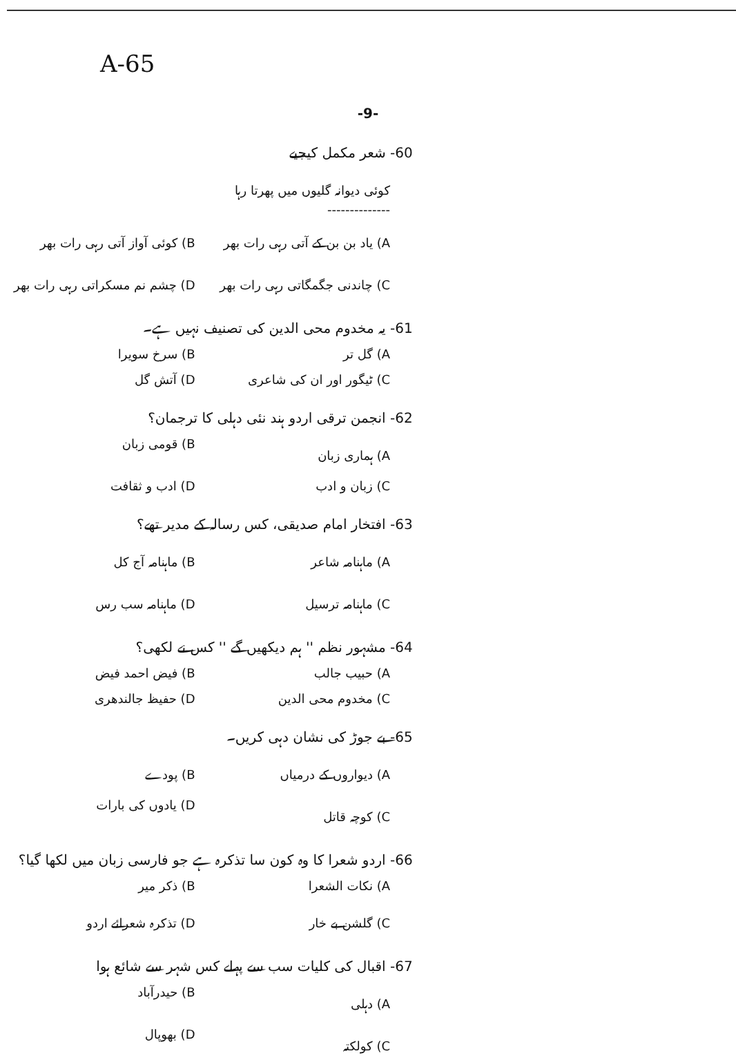A-65
-9-
-60 شعر مکمل کیجیے
کوئی دیوانہ گلیوں میں پھرتا رہا
--------------
A) یاد بن بن کے آتی رہی رات بھر B) کوئی آواز آتی رہی رات بھر C) چاندنی جگمگاتی رہی رات بھر D) چشم نم مسکراتی رہی رات بھر
-61 یہ مخدوم محی الدین کی تصنیف نہیں ہے۔
A) گل تر B) سرخ سویرا C) ٹیگور اور ان کی شاعری D) آتش گل
-62 انجمن ترقی اردو ہند نئی دہلی کا ترجمان؟
A) ہماری زبان B) قومی زبان C) زبان و ادب D) ادب و ثقافت
-63 افتخار امام صدیقی، کس رسالہ کے مدیر تھے؟
A) ماہنامہ شاعر B) ماہنامہ آج کل C) ماہنامہ ترسیل D) ماہنامہ سب رس
-64 مشہور نظم '' ہم دیکھیں گے '' کس نے لکھی؟
A) حبیب جالب B) فیض احمد فیض C) مخدوم محی الدین D) حفیظ جالندھری
-65 بے جوڑ کی نشان دہی کریں۔
A) دیواروں کے درمیاں B) پودے C) کوچہ قاتل D) یادوں کی بارات
-66 اردو شعرا کا وہ کون سا تذکرہ ہے جو فارسی زبان میں لکھا گیا؟
A) نکات الشعرا B) ذکر میر C) گلشن بے خار D) تذکرہ شعرائے اردو
-67 اقبال کی کلیات سب سے پہلے کس شہر سے شائع ہوا
A) دہلی B) حیدرآباد C) کولکتہ D) بھوپال